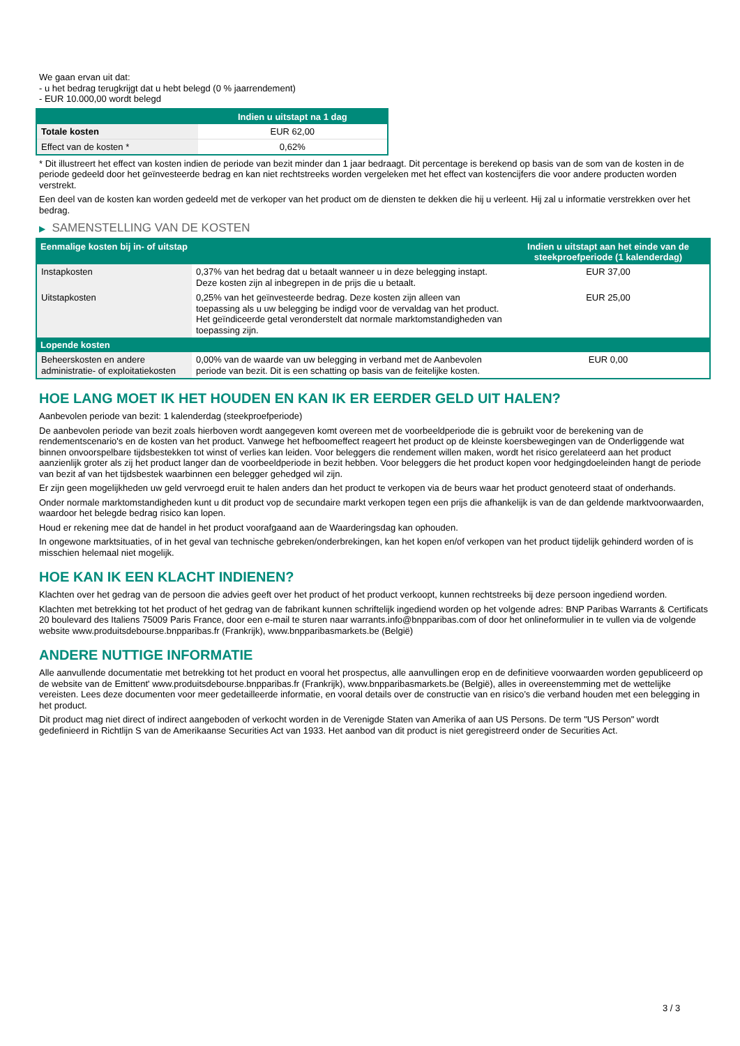We gaan ervan uit dat:
- u het bedrag terugkrijgt dat u hebt belegd (0 % jaarrendement)
- EUR 10.000,00 wordt belegd
| | Indien u uitstapt na 1 dag |
| --- | --- |
| Totale kosten | EUR 62,00 |
| Effect van de kosten * | 0,62% |
* Dit illustreert het effect van kosten indien de periode van bezit minder dan 1 jaar bedraagt. Dit percentage is berekend op basis van de som van de kosten in de periode gedeeld door het geïnvesteerde bedrag en kan niet rechtstreeks worden vergeleken met het effect van kostencijfers die voor andere producten worden verstrekt.
Een deel van de kosten kan worden gedeeld met de verkoper van het product om de diensten te dekken die hij u verleent. Hij zal u informatie verstrekken over het bedrag.
▶ SAMENSTELLING VAN DE KOSTEN
| Eenmalige kosten bij in- of uitstap | | Indien u uitstapt aan het einde van de steekproefperiode (1 kalenderdag) |
| --- | --- | --- |
| Instapkosten | 0,37% van het bedrag dat u betaalt wanneer u in deze belegging instapt. Deze kosten zijn al inbegrepen in de prijs die u betaalt. | EUR 37,00 |
| Uitstapkosten | 0,25% van het geïnvesteerde bedrag. Deze kosten zijn alleen van toepassing als u uw belegging be indigd voor de vervaldag van het product. Het geïndiceerde getal veronderstelt dat normale marktomstandigheden van toepassing zijn. | EUR 25,00 |
| Lopende kosten | | |
| Beheerskosten en andere administratie- of exploitatiekosten | 0,00% van de waarde van uw belegging in verband met de Aanbevolen periode van bezit. Dit is een schatting op basis van de feitelijke kosten. | EUR 0,00 |
HOE LANG MOET IK HET HOUDEN EN KAN IK ER EERDER GELD UIT HALEN?
Aanbevolen periode van bezit: 1 kalenderdag (steekproefperiode)
De aanbevolen periode van bezit zoals hierboven wordt aangegeven komt overeen met de voorbeeldperiode die is gebruikt voor de berekening van de rendementscenario's en de kosten van het product. Vanwege het hefboomeffect reageert het product op de kleinste koersbewegingen van de Onderliggende wat binnen onvoorspelbare tijdsbestekken tot winst of verlies kan leiden. Voor beleggers die rendement willen maken, wordt het risico gerelateerd aan het product aanzienlijk groter als zij het product langer dan de voorbeeldperiode in bezit hebben. Voor beleggers die het product kopen voor hedgingdoeleinden hangt de periode van bezit af van het tijdsbestek waarbinnen een belegger gehedged wil zijn.
Er zijn geen mogelijkheden uw geld vervroegd eruit te halen anders dan het product te verkopen via de beurs waar het product genoteerd staat of onderhands.
Onder normale marktomstandigheden kunt u dit product vop de secundaire markt verkopen tegen een prijs die afhankelijk is van de dan geldende marktvoorwaarden, waardoor het belegde bedrag risico kan lopen.
Houd er rekening mee dat de handel in het product voorafgaand aan de Waarderingsdag kan ophouden.
In ongewone marktsituaties, of in het geval van technische gebreken/onderbrekingen, kan het kopen en/of verkopen van het product tijdelijk gehinderd worden of is misschien helemaal niet mogelijk.
HOE KAN IK EEN KLACHT INDIENEN?
Klachten over het gedrag van de persoon die advies geeft over het product of het product verkoopt, kunnen rechtstreeks bij deze persoon ingediend worden.
Klachten met betrekking tot het product of het gedrag van de fabrikant kunnen schriftelijk ingediend worden op het volgende adres: BNP Paribas Warrants & Certificats 20 boulevard des Italiens 75009 Paris France, door een e-mail te sturen naar warrants.info@bnpparibas.com of door het onlineformulier in te vullen via de volgende website www.produitsdebourse.bnpparibas.fr (Frankrijk), www.bnpparibasmarkets.be (België)
ANDERE NUTTIGE INFORMATIE
Alle aanvullende documentatie met betrekking tot het product en vooral het prospectus, alle aanvullingen erop en de definitieve voorwaarden worden gepubliceerd op de website van de Emittent' www.produitsdebourse.bnpparibas.fr (Frankrijk), www.bnpparibasmarkets.be (België), alles in overeenstemming met de wettelijke vereisten. Lees deze documenten voor meer gedetailleerde informatie, en vooral details over de constructie van en risico’s die verband houden met een belegging in het product.
Dit product mag niet direct of indirect aangeboden of verkocht worden in de Verenigde Staten van Amerika of aan US Persons. De term "US Person" wordt gedefinieerd in Richtlijn S van de Amerikaanse Securities Act van 1933. Het aanbod van dit product is niet geregistreerd onder de Securities Act.
3 / 3